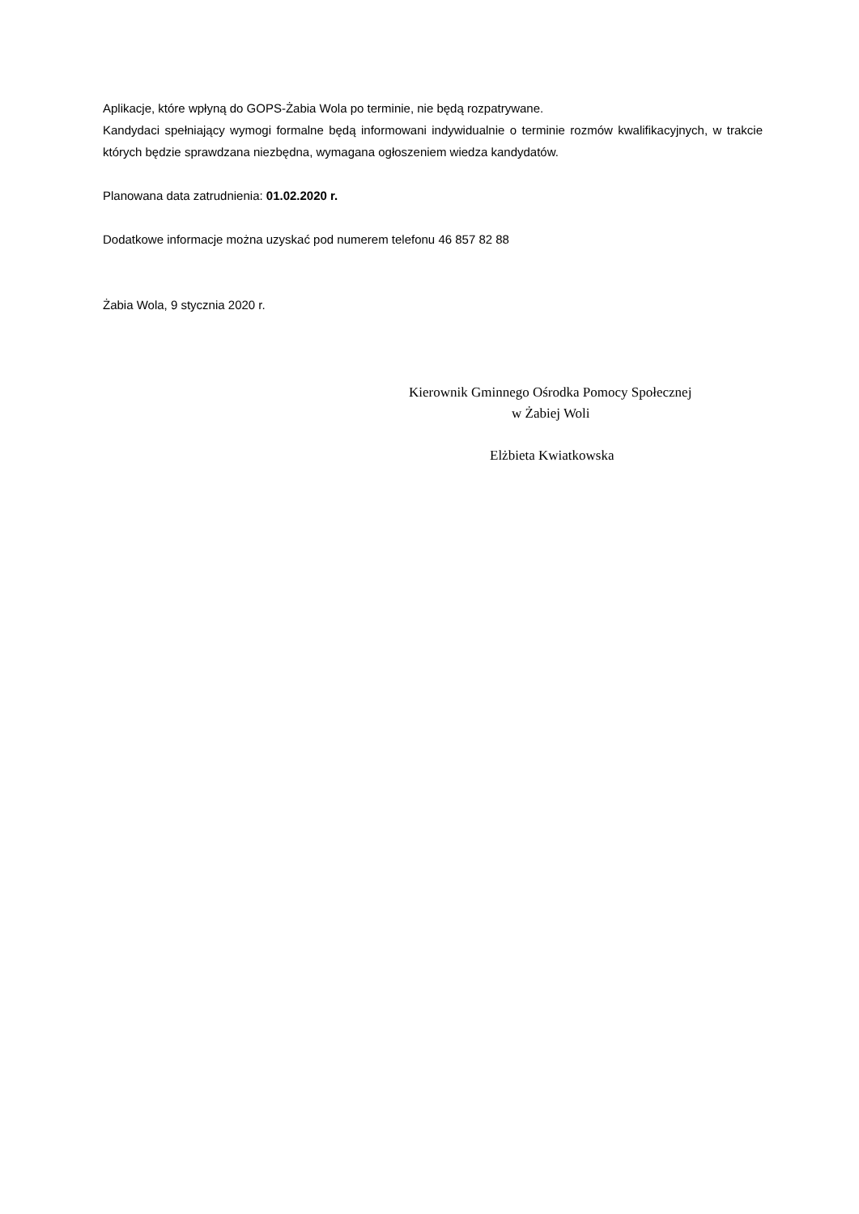Aplikacje, które wpłyną do GOPS-Żabia Wola po terminie, nie będą rozpatrywane.
Kandydaci spełniający wymogi formalne będą informowani indywidualnie o terminie rozmów kwalifikacyjnych, w trakcie których będzie sprawdzana niezbędna, wymagana ogłoszeniem wiedza kandydatów.
Planowana data zatrudnienia: 01.02.2020 r.
Dodatkowe informacje można uzyskać pod numerem telefonu 46 857 82 88
Żabia Wola, 9 stycznia 2020 r.
Kierownik Gminnego Ośrodka Pomocy Społecznej
w Żabiej Woli
Elżbieta Kwiatkowska